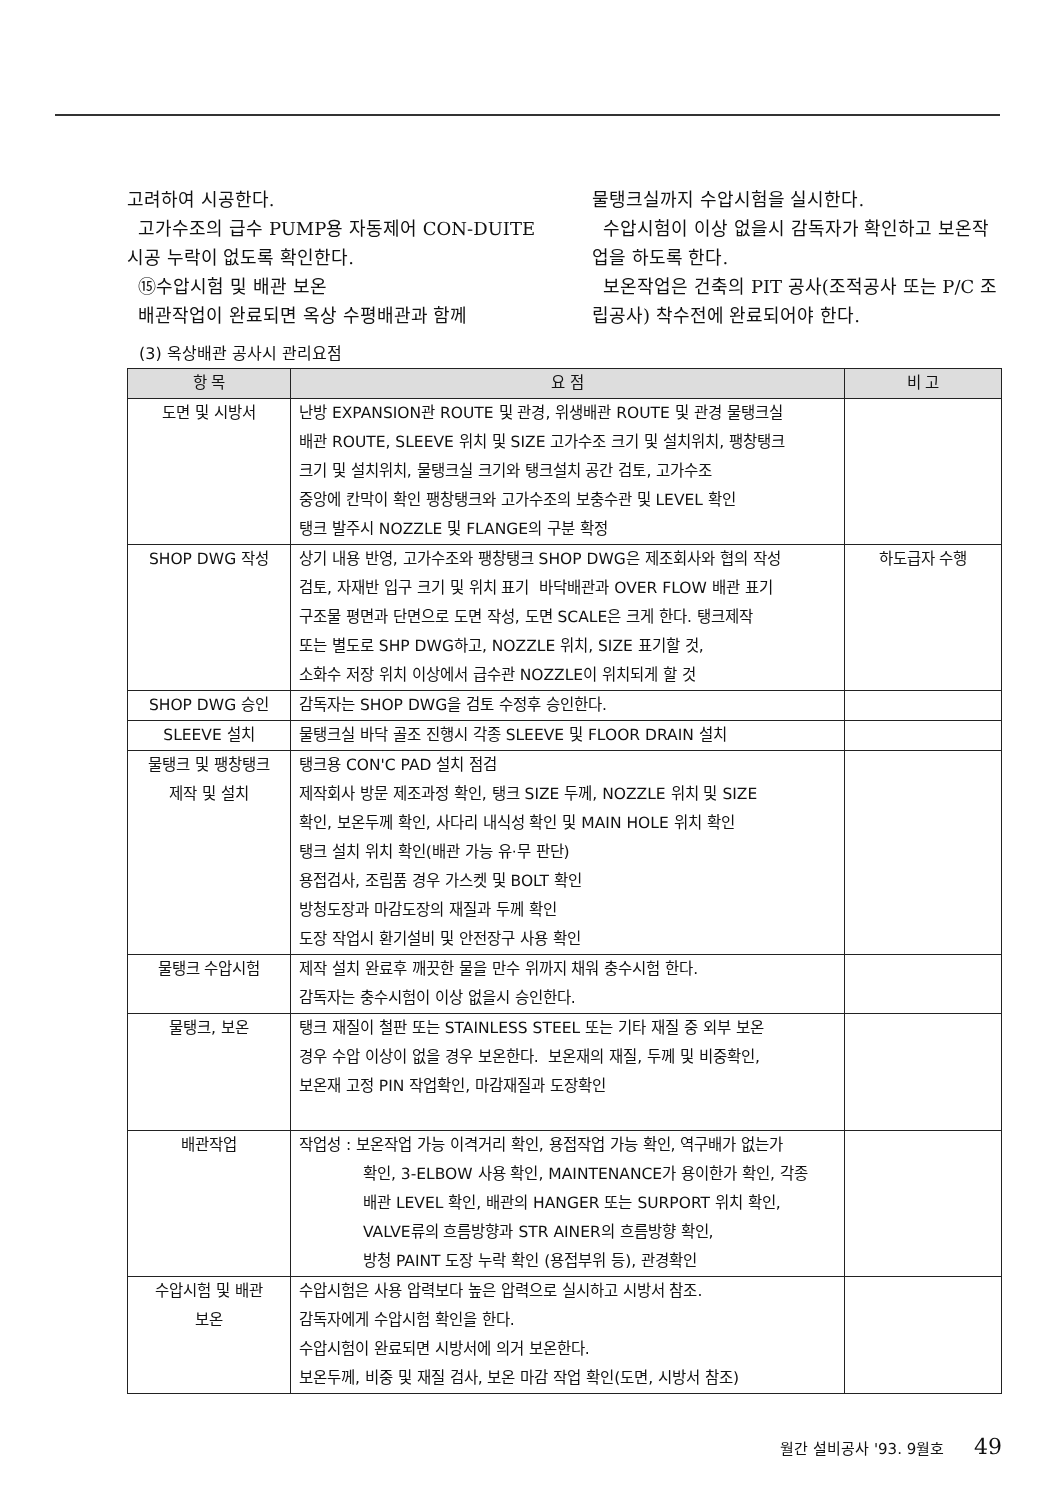고려하여 시공한다.
고가수조의 급수 PUMP용 자동제어 CON-DUITE 시공 누락이 없도록 확인한다.
⑮수압시험 및 배관 보온
배관작업이 완료되면 옥상 수평배관과 함께
물탱크실까지 수압시험을 실시한다.
수압시험이 이상 없을시 감독자가 확인하고 보온작업을 하도록 한다.
보온작업은 건축의 PIT 공사(조적공사 또는 P/C 조립공사) 착수전에 완료되어야 한다.
(3) 옥상배관 공사시 관리요점
| 항 목 | 요 점 | 비 고 |
| --- | --- | --- |
| 도면 및 시방서 | 난방 EXPANSION관 ROUTE 및 관경, 위생배관 ROUTE 및 관경 물탱크실 배관 ROUTE, SLEEVE 위치 및 SIZE 고가수조 크기 및 설치위치, 팽창탱크 크기 및 설치위치, 물탱크실 크기와 탱크설치 공간 검토, 고가수조 중앙에 칸막이 확인 팽창탱크와 고가수조의 보충수관 및 LEVEL 확인 탱크 발주시 NOZZLE 및 FLANGE의 구분 확정 | |
| SHOP DWG 작성 | 상기 내용 반영, 고가수조와 팽창탱크 SHOP DWG은 제조회사와 협의 작성 검토, 자재반 입구 크기 및 위치 표기 바닥배관과 OVER FLOW 배관 표기 구조물 평면과 단면으로 도면 작성, 도면 SCALE은 크게 한다. 탱크제작 또는 별도로 SHP DWG하고, NOZZLE 위치, SIZE 표기할 것, 소화수 저장 위치 이상에서 급수관 NOZZLE이 위치되게 할 것 | 하도급자 수행 |
| SHOP DWG 승인 | 감독자는 SHOP DWG을 검토 수정후 승인한다. | |
| SLEEVE 설치 | 물탱크실 바닥 골조 진행시 각종 SLEEVE 및 FLOOR DRAIN 설치 | |
| 물탱크 및 팽창탱크 제작 및 설치 | 탱크용 CON'C PAD 설치 점검 제작회사 방문 제조과정 확인, 탱크 SIZE 두께, NOZZLE 위치 및 SIZE 확인, 보온두께 확인, 사다리 내식성 확인 및 MAIN HOLE 위치 확인 탱크 설치 위치 확인(배관 가능 유·무 판단) 용접검사, 조립품 경우 가스켓 및 BOLT 확인 방청도장과 마감도장의 재질과 두께 확인 도장 작업시 환기설비 및 안전장구 사용 확인 | |
| 물탱크 수압시험 | 제작 설치 완료후 깨끗한 물을 만수 위까지 채워 충수시험 한다. 감독자는 충수시험이 이상 없을시 승인한다. | |
| 물탱크, 보온 | 탱크 재질이 철판 또는 STAINLESS STEEL 또는 기타 재질 중 외부 보온 경우 수압 이상이 없을 경우 보온한다. 보온재의 재질, 두께 및 비중확인, 보온재 고정 PIN 작업확인, 마감재질과 도장확인 | |
| 배관작업 | 작업성 : 보온작업 가능 이격거리 확인, 용접작업 가능 확인, 역구배가 없는가 확인, 3-ELBOW 사용 확인, MAINTENANCE가 용이한가 확인, 각종 배관 LEVEL 확인, 배관의 HANGER 또는 SURPORT 위치 확인, VALVE류의 흐름방향과 STR AINER의 흐름방향 확인, 방청 PAINT 도장 누락 확인 (용접부위 등), 관경확인 | |
| 수압시험 및 배관 보온 | 수압시험은 사용 압력보다 높은 압력으로 실시하고 시방서 참조. 감독자에게 수압시험 확인을 한다. 수압시험이 완료되면 시방서에 의거 보온한다. 보온두께, 비중 및 재질 검사, 보온 마감 작업 확인(도면, 시방서 참조) | |
월간 설비공사 '93. 9월호 49